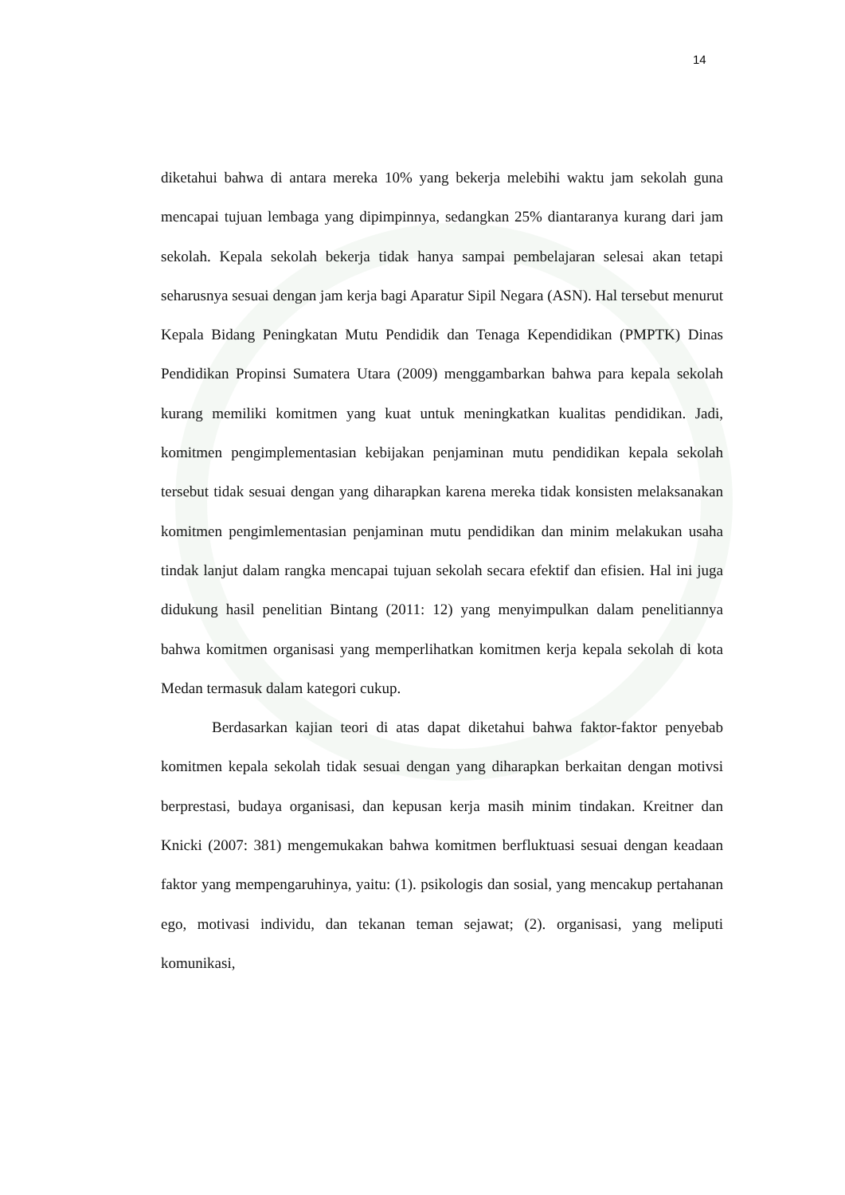14
diketahui bahwa di antara mereka 10% yang bekerja melebihi waktu jam sekolah guna mencapai tujuan lembaga yang dipimpinnya, sedangkan 25% diantaranya kurang dari jam sekolah. Kepala sekolah bekerja tidak hanya sampai pembelajaran selesai akan tetapi seharusnya sesuai dengan jam kerja bagi Aparatur Sipil Negara (ASN). Hal tersebut menurut Kepala Bidang Peningkatan Mutu Pendidik dan Tenaga Kependidikan (PMPTK) Dinas Pendidikan Propinsi Sumatera Utara (2009) menggambarkan bahwa para kepala sekolah kurang memiliki komitmen yang kuat untuk meningkatkan kualitas pendidikan. Jadi, komitmen pengimplementasian kebijakan penjaminan mutu pendidikan kepala sekolah tersebut tidak sesuai dengan yang diharapkan karena mereka tidak konsisten melaksanakan komitmen pengimlementasian penjaminan mutu pendidikan dan minim melakukan usaha tindak lanjut dalam rangka mencapai tujuan sekolah secara efektif dan efisien. Hal ini juga didukung hasil penelitian Bintang (2011: 12) yang menyimpulkan dalam penelitiannya bahwa komitmen organisasi yang memperlihatkan komitmen kerja kepala sekolah di kota Medan termasuk dalam kategori cukup.
Berdasarkan kajian teori di atas dapat diketahui bahwa faktor-faktor penyebab komitmen kepala sekolah tidak sesuai dengan yang diharapkan berkaitan dengan motivsi berprestasi, budaya organisasi, dan kepusan kerja masih minim tindakan. Kreitner dan Knicki (2007: 381) mengemukakan bahwa komitmen berfluktuasi sesuai dengan keadaan faktor yang mempengaruhinya, yaitu: (1). psikologis dan sosial, yang mencakup pertahanan ego, motivasi individu, dan tekanan teman sejawat; (2). organisasi, yang meliputi komunikasi,